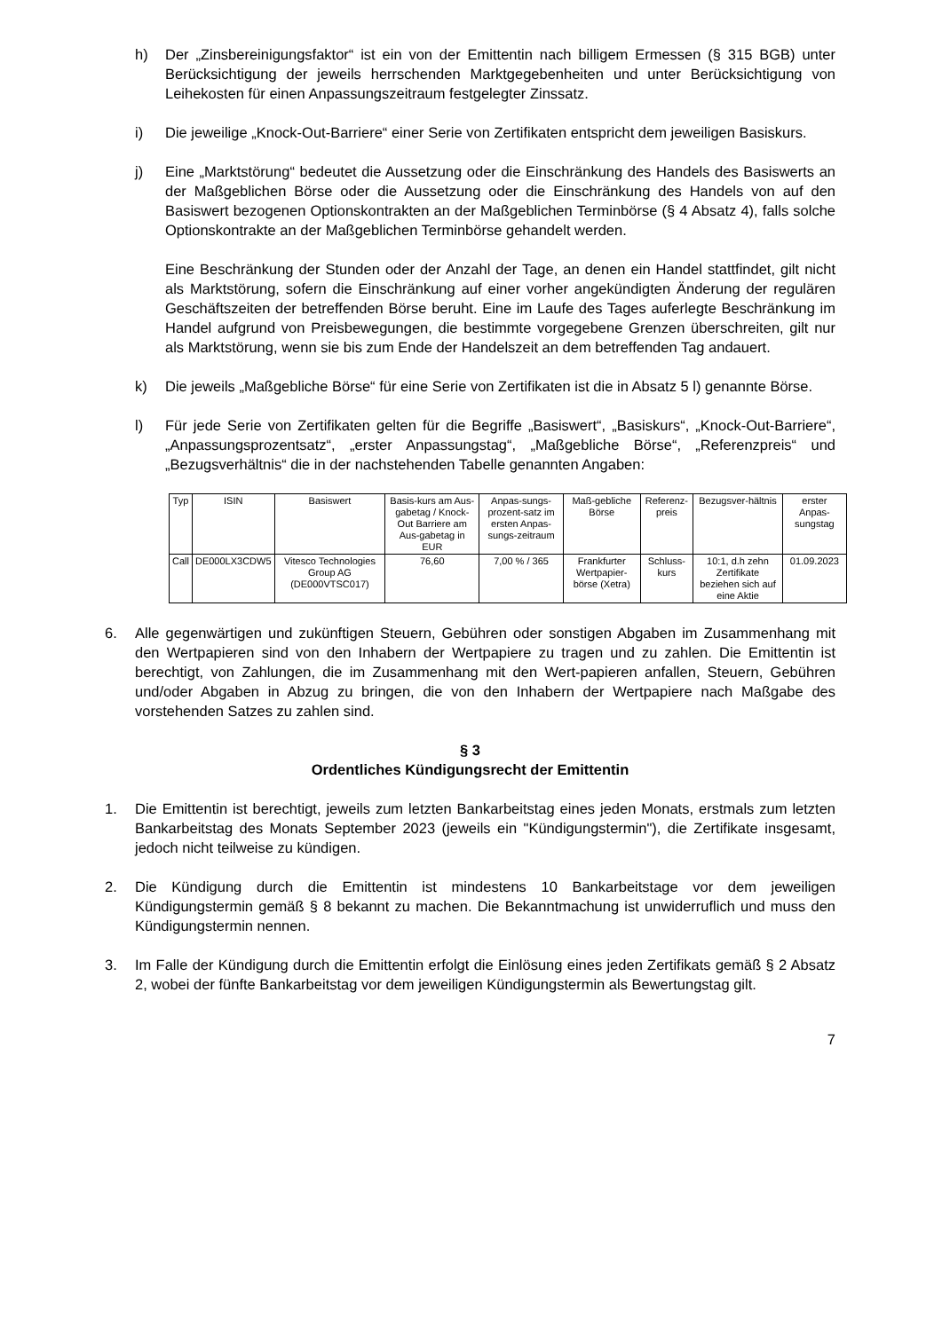h) Der „Zinsbereinigungsfaktor“ ist ein von der Emittentin nach billigem Ermessen (§ 315 BGB) unter Berücksichtigung der jeweils herrschenden Marktgegebenheiten und unter Berücksichtigung von Leihekosten für einen Anpassungszeitraum festgelegter Zinssatz.
i) Die jeweilige „Knock-Out-Barriere“ einer Serie von Zertifikaten entspricht dem jeweiligen Basiskurs.
j) Eine „Marktstörung“ bedeutet die Aussetzung oder die Einschränkung des Handels des Basiswerts an der Maßgeblichen Börse oder die Aussetzung oder die Einschränkung des Handels von auf den Basiswert bezogenen Optionskontrakten an der Maßgeblichen Terminbörse (§ 4 Absatz 4), falls solche Optionskontrakte an der Maßgeblichen Terminbörse gehandelt werden.
Eine Beschränkung der Stunden oder der Anzahl der Tage, an denen ein Handel stattfindet, gilt nicht als Marktstörung, sofern die Einschränkung auf einer vorher angekündigten Änderung der regulären Geschäftszeiten der betreffenden Börse beruht. Eine im Laufe des Tages auferlegte Beschränkung im Handel aufgrund von Preisbewegungen, die bestimmte vorgegebene Grenzen überschreiten, gilt nur als Marktstörung, wenn sie bis zum Ende der Handelszeit an dem betreffenden Tag andauert.
k) Die jeweils „Maßgebliche Börse“ für eine Serie von Zertifikaten ist die in Absatz 5 l) genannte Börse.
l) Für jede Serie von Zertifikaten gelten für die Begriffe „Basiswert“, „Basiskurs“, „Knock-Out-Barriere“, „Anpassungsprozentsatz“, „erster Anpassungstag“, „Maßgebliche Börse“, „Referenzpreis“ und „Bezugsverhältnis“ die in der nachstehenden Tabelle genannten Angaben:
| Typ | ISIN | Basiswert | Basis-kurs am Aus-gabetag / Knock-Out Barriere am Aus-gabetag in EUR | Anpas-sungs-prozent-satz im ersten Anpas-sungs-zeitraum | Maß-gebliche Börse | Referenz-preis | Bezugsver-hältnis | erster Anpas-sungstag |
| --- | --- | --- | --- | --- | --- | --- | --- | --- |
| Call | DE000LX3CDW5 | Vitesco Technologies Group AG (DE000VTSC017) | 76,60 | 7,00 % / 365 | Frankfurter Wertpapier-börse (Xetra) | Schluss-kurs | 10:1, d.h zehn Zertifikate beziehen sich auf eine Aktie | 01.09.2023 |
6. Alle gegenwärtigen und zukünftigen Steuern, Gebühren oder sonstigen Abgaben im Zusammenhang mit den Wertpapieren sind von den Inhabern der Wertpapiere zu tragen und zu zahlen. Die Emittentin ist berechtigt, von Zahlungen, die im Zusammenhang mit den Wert-papieren anfallen, Steuern, Gebühren und/oder Abgaben in Abzug zu bringen, die von den Inhabern der Wertpapiere nach Maßgabe des vorstehenden Satzes zu zahlen sind.
§ 3
Ordentliches Kündigungsrecht der Emittentin
1. Die Emittentin ist berechtigt, jeweils zum letzten Bankarbeitstag eines jeden Monats, erstmals zum letzten Bankarbeitstag des Monats September 2023 (jeweils ein "Kündigungstermin"), die Zertifikate insgesamt, jedoch nicht teilweise zu kündigen.
2. Die Kündigung durch die Emittentin ist mindestens 10 Bankarbeitstage vor dem jeweiligen Kündigungstermin gemäß § 8 bekannt zu machen. Die Bekanntmachung ist unwiderruflich und muss den Kündigungstermin nennen.
3. Im Falle der Kündigung durch die Emittentin erfolgt die Einlösung eines jeden Zertifikats gemäß § 2 Absatz 2, wobei der fünfte Bankarbeitstag vor dem jeweiligen Kündigungstermin als Bewertungstag gilt.
7